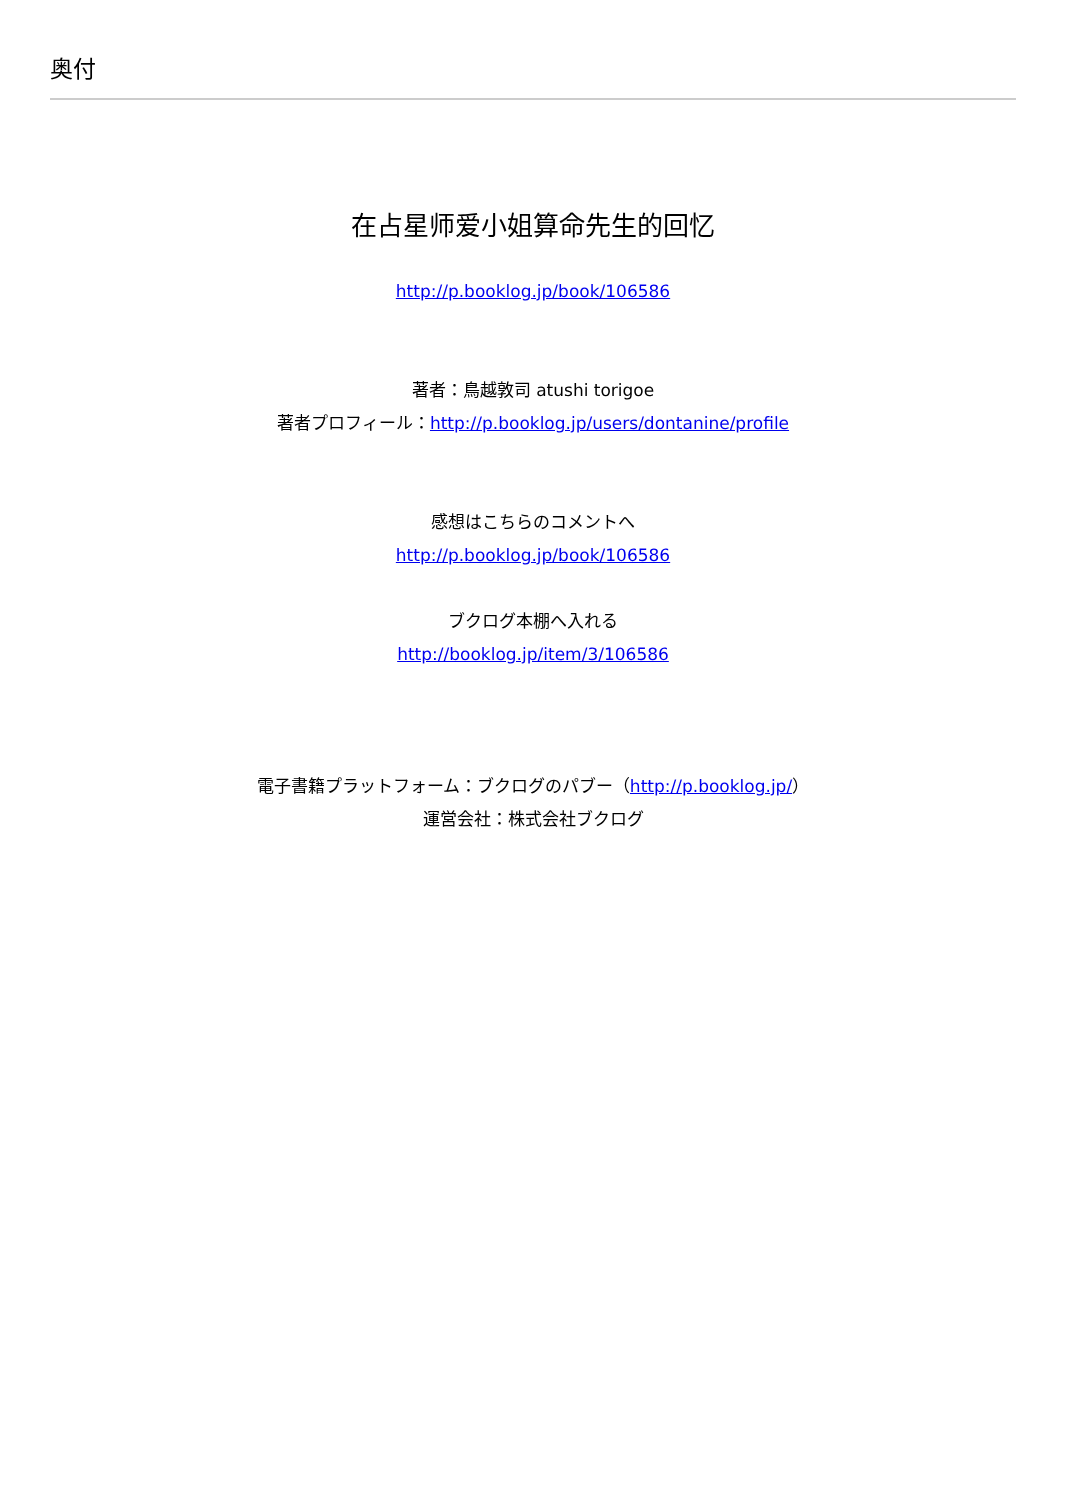奥付
在占星师爱小姐算命先生的回忆
http://p.booklog.jp/book/106586
著者：鳥越敦司 atushi torigoe
著者プロフィール：http://p.booklog.jp/users/dontanine/profile
感想はこちらのコメントへ
http://p.booklog.jp/book/106586
ブクログ本棚へ入れる
http://booklog.jp/item/3/106586
電子書籍プラットフォーム：ブクログのパブー（http://p.booklog.jp/）
運営会社：株式会社ブクログ